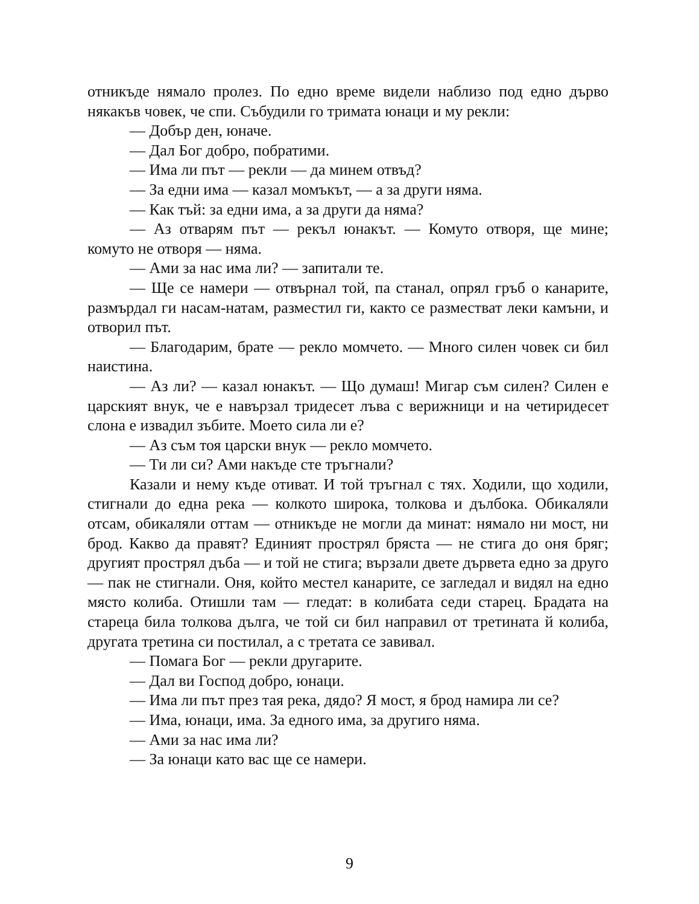отникъде нямало пролез. По едно време видели наблизо под едно дърво някакъв човек, че спи. Събудили го тримата юнаци и му рекли:
— Добър ден, юначе.
— Дал Бог добро, побратими.
— Има ли път — рекли — да минем отвъд?
— За едни има — казал момъкът, — а за други няма.
— Как тъй: за едни има, а за други да няма?
— Аз отварям път — рекъл юнакът. — Комуто отворя, ще мине; комуто не отворя — няма.
— Ами за нас има ли? — запитали те.
— Ще се намери — отвърнал той, па станал, опрял гръб о канарите, размърдал ги насам-натам, разместил ги, както се разместват леки камъни, и отворил път.
— Благодарим, брате — рекло момчето. — Много силен човек си бил наистина.
— Аз ли? — казал юнакът. — Що думаш! Мигар съм силен? Силен е царският внук, че е навързал тридесет лъва с верижници и на четиридесет слона е извадил зъбите. Моето сила ли е?
— Аз съм тоя царски внук — рекло момчето.
— Ти ли си? Ами накъде сте тръгнали?
Казали и нему къде отиват. И той тръгнал с тях. Ходили, що ходили, стигнали до една река — колкото широка, толкова и дълбока. Обикаляли отсам, обикаляли оттам — отникъде не могли да минат: нямало ни мост, ни брод. Какво да правят? Единият прострял бряста — не стига до оня бряг; другият прострял дъба — и той не стига; вързали двете дървета едно за друго — пак не стигнали. Оня, който местел канарите, се загледал и видял на едно място колиба. Отишли там — гледат: в колибата седи старец. Брадата на стареца била толкова дълга, че той си бил направил от третината й колиба, другата третина си постилал, а с третата се завивал.
— Помага Бог — рекли другарите.
— Дал ви Господ добро, юнаци.
— Има ли път през тая река, дядо? Я мост, я брод намира ли се?
— Има, юнаци, има. За едного има, за другиго няма.
— Ами за нас има ли?
— За юнаци като вас ще се намери.
9